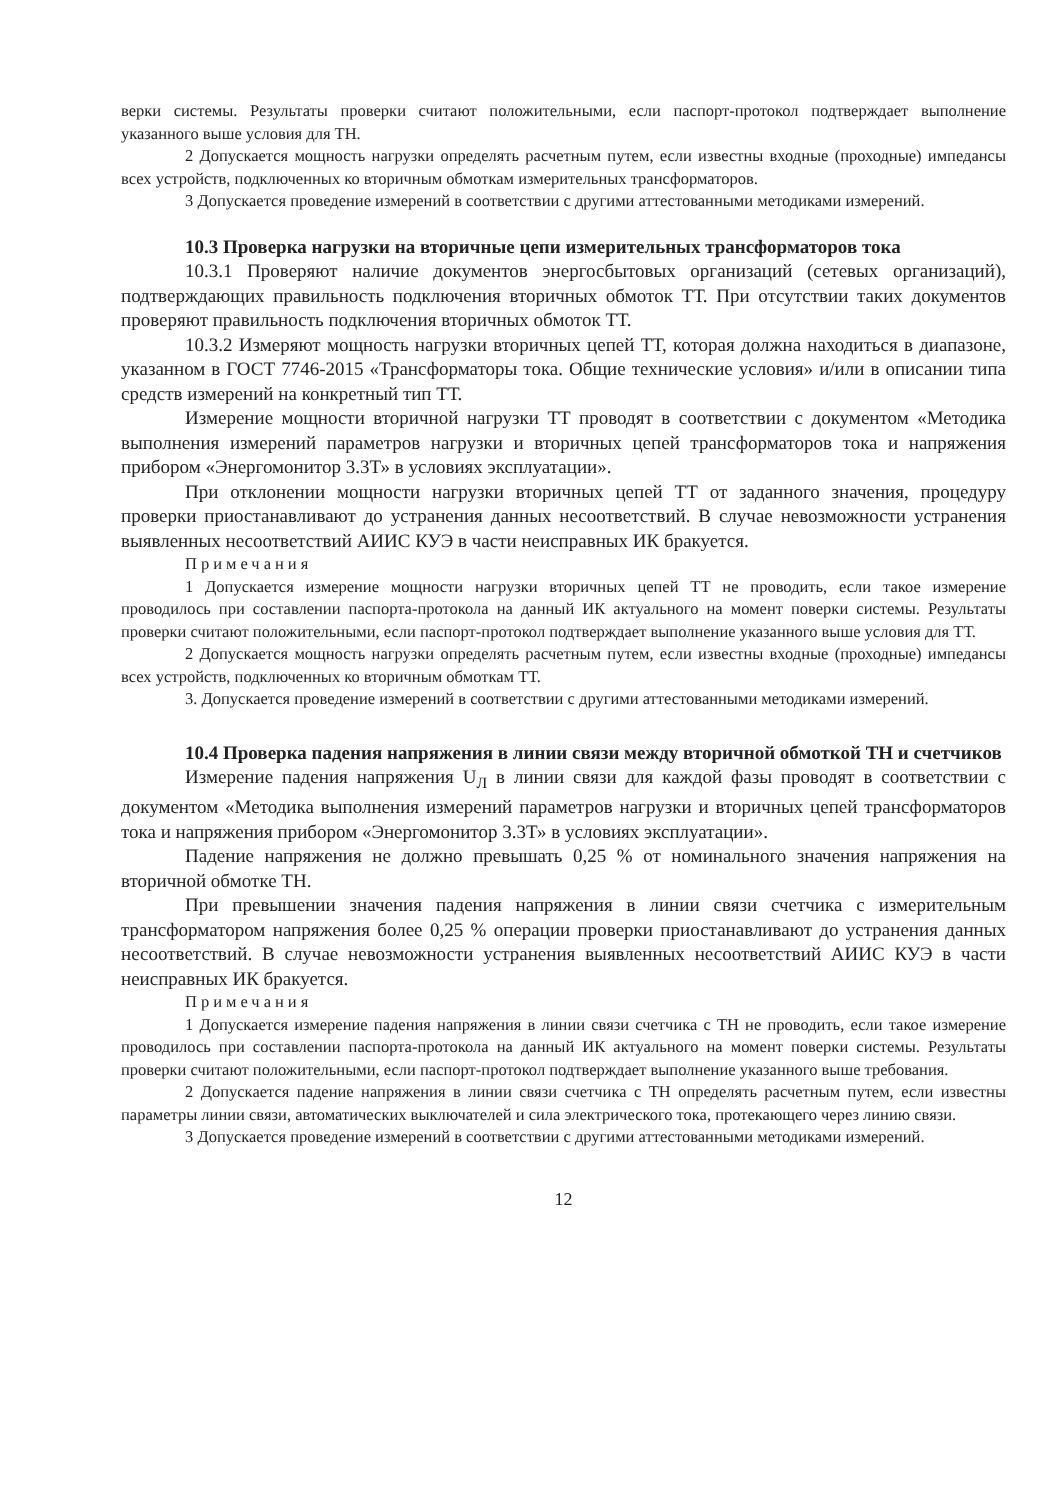верки системы. Результаты проверки считают положительными, если паспорт-протокол подтверждает выполнение указанного выше условия для ТН.
2 Допускается мощность нагрузки определять расчетным путем, если известны входные (проходные) импедансы всех устройств, подключенных ко вторичным обмоткам измерительных трансформаторов.
3 Допускается проведение измерений в соответствии с другими аттестованными методиками измерений.
10.3 Проверка нагрузки на вторичные цепи измерительных трансформаторов тока
10.3.1 Проверяют наличие документов энергосбытовых организаций (сетевых организаций), подтверждающих правильность подключения вторичных обмоток ТТ. При отсутствии таких документов проверяют правильность подключения вторичных обмоток ТТ.
10.3.2 Измеряют мощность нагрузки вторичных цепей ТТ, которая должна находиться в диапазоне, указанном в ГОСТ 7746-2015 «Трансформаторы тока. Общие технические условия» и/или в описании типа средств измерений на конкретный тип ТТ.
Измерение мощности вторичной нагрузки ТТ проводят в соответствии с документом «Методика выполнения измерений параметров нагрузки и вторичных цепей трансформаторов тока и напряжения прибором «Энергомонитор 3.3Т» в условиях эксплуатации».
При отклонении мощности нагрузки вторичных цепей ТТ от заданного значения, процедуру проверки приостанавливают до устранения данных несоответствий. В случае невозможности устранения выявленных несоответствий АИИС КУЭ в части неисправных ИК бракуется.
Примечания
1 Допускается измерение мощности нагрузки вторичных цепей ТТ не проводить, если такое измерение проводилось при составлении паспорта-протокола на данный ИК актуального на момент поверки системы. Результаты проверки считают положительными, если паспорт-протокол подтверждает выполнение указанного выше условия для ТТ.
2 Допускается мощность нагрузки определять расчетным путем, если известны входные (проходные) импедансы всех устройств, подключенных ко вторичным обмоткам ТТ.
3. Допускается проведение измерений в соответствии с другими аттестованными методиками измерений.
10.4 Проверка падения напряжения в линии связи между вторичной обмоткой ТН и счетчиков
Измерение падения напряжения U<sub>Л</sub> в линии связи для каждой фазы проводят в соответствии с документом «Методика выполнения измерений параметров нагрузки и вторичных цепей трансформаторов тока и напряжения прибором «Энергомонитор 3.3Т» в условиях эксплуатации».
Падение напряжения не должно превышать 0,25 % от номинального значения напряжения на вторичной обмотке ТН.
При превышении значения падения напряжения в линии связи счетчика с измерительным трансформатором напряжения более 0,25 % операции проверки приостанавливают до устранения данных несоответствий. В случае невозможности устранения выявленных несоответствий АИИС КУЭ в части неисправных ИК бракуется.
Примечания
1 Допускается измерение падения напряжения в линии связи счетчика с ТН не проводить, если такое измерение проводилось при составлении паспорта-протокола на данный ИК актуального на момент поверки системы. Результаты проверки считают положительными, если паспорт-протокол подтверждает выполнение указанного выше требования.
2 Допускается падение напряжения в линии связи счетчика с ТН определять расчетным путем, если известны параметры линии связи, автоматических выключателей и сила электрического тока, протекающего через линию связи.
3 Допускается проведение измерений в соответствии с другими аттестованными методиками измерений.
12